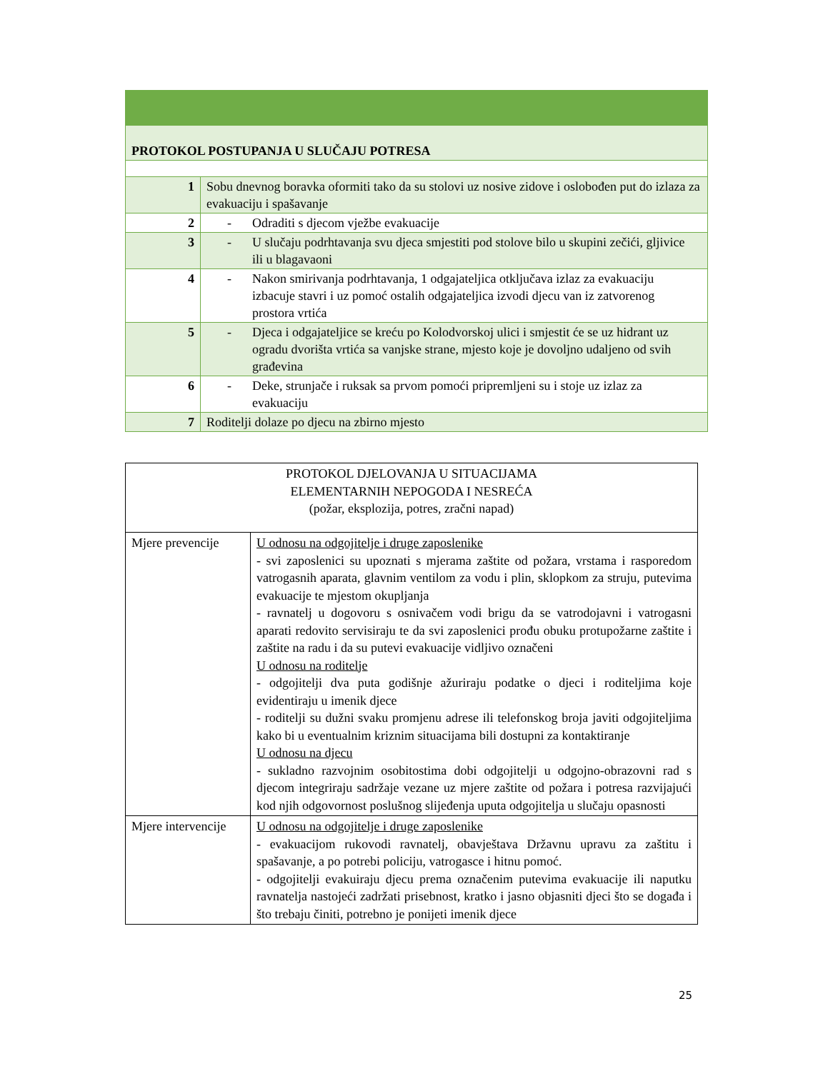| PROTOKOL POSTUPANJA U SLUČAJU POTRESA | |
| 1 | Sobu dnevnog boravka oformiti tako da su stolovi uz nosive zidove i oslobođen put do izlaza za evakuaciju i spašavanje |
| 2 | - Odraditi s djecom vježbe evakuacije |
| 3 | - U slučaju podrhtavanja svu djeca smjestiti pod stolove bilo u skupini zečići, gljivice ili u blagavaoni |
| 4 | - Nakon smirivanja podrhtavanja, 1 odgajateljica otključava izlaz za evakuaciju izbacuje stavri i uz pomoć ostalih odgajateljica izvodi djecu van iz zatvorenog prostora vrtića |
| 5 | - Djeca i odgajateljice se kreću po Kolodvorskoj ulici i smjestit će se uz hidrant uz ogradu dvorišta vrtića sa vanjske strane, mjesto koje je dovoljno udaljeno od svih građevina |
| 6 | - Deke, strunjače i ruksak sa prvom pomoći pripremljeni su i stoje uz izlaz za evakuaciju |
| 7 | Roditelji dolaze po djecu na zbirno mjesto |
| PROTOKOL DJELOVANJA U SITUACIJAMA ELEMENTARNIH NEPOGODA I NESREĆA (požar, eksplozija, potres, zračni napad) | |
| Mjere prevencije | U odnosu na odgojitelje i druge zaposlenike - svi zaposlenici su upoznati s mjerama zaštite od požara, vrstama i rasporedom vatrogasnih aparata, glavnim ventilom za vodu i plin, sklopkom za struju, putevima evakuacije te mjestom okupljanja - ravnatelj u dogovoru s osnivačem vodi brigu da se vatrodojavni i vatrogasni aparati redovito servisiraju te da svi zaposlenici prođu obuku protupožarne zaštite i zaštite na radu i da su putevi evakuacije vidljivo označeni U odnosu na roditelje - odgojitelji dva puta godišnje ažuriraju podatke o djeci i roditeljima koje evidentiraju u imenik djece - roditelji su dužni svaku promjenu adrese ili telefonskog broja javiti odgojiteljima kako bi u eventualnim kriznim situacijama bili dostupni za kontaktiranje U odnosu na djecu - sukladno razvojnim osobitostima dobi odgojitelji u odgojno-obrazovni rad s djecom integriraju sadržaje vezane uz mjere zaštite od požara i potresa razvijajući kod njih odgovornost poslušnog slijeđenja uputa odgojitelja u slučaju opasnosti |
| Mjere intervencije | U odnosu na odgojitelje i druge zaposlenike - evakuacijom rukovodi ravnatelj, obavještava Državnu upravu za zaštitu i spašavanje, a po potrebi policiju, vatrogasce i hitnu pomoć. - odgojitelji evakuiraju djecu prema označenim putevima evakuacije ili naputku ravnatelja nastojeći zadržati prisebnost, kratko i jasno objasniti djeci što se događa i što trebaju činiti, potrebno je ponijeti imenik djece |
25